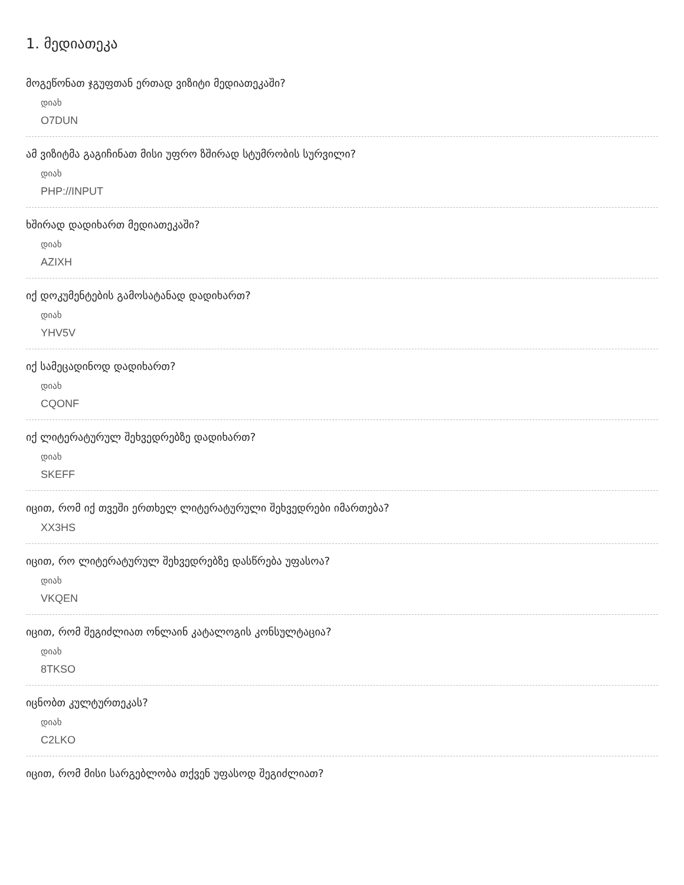1. მედიათეკა
მოგეწონათ ჯგუფთან ერთად ვიზიტი მედიათეკაში?
დიახ
O7DUN
ამ ვიზიტმა გაგიჩინათ მისი უფრო ზშირად სტუმრობის სურვილი?
დიახ
PHP://INPUT
ხშირად დადიხართ მედიათეკაში?
დიახ
AZIXH
იქ დოკუმენტების გამოსატანად დადიხართ?
დიახ
YHV5V
იქ სამეცადინოდ დადიხართ?
დიახ
CQONF
იქ ლიტერატურულ შეხვედრებზე დადიხართ?
დიახ
SKEFF
იცით, რომ იქ თვეში ერთხელ ლიტერატურული შეხვედრები იმართება?
XX3HS
იცით, რო ლიტერატურულ შეხვედრებზე დასწრება უფასოა?
დიახ
VKQEN
იცით, რომ შეგიძლიათ ონლაინ კატალოგის კონსულტაცია?
დიახ
8TKSO
იცნობთ კულტურთეკას?
დიახ
C2LKO
იცით, რომ მისი სარგებლობა თქვენ უფასოდ შეგიძლიათ?